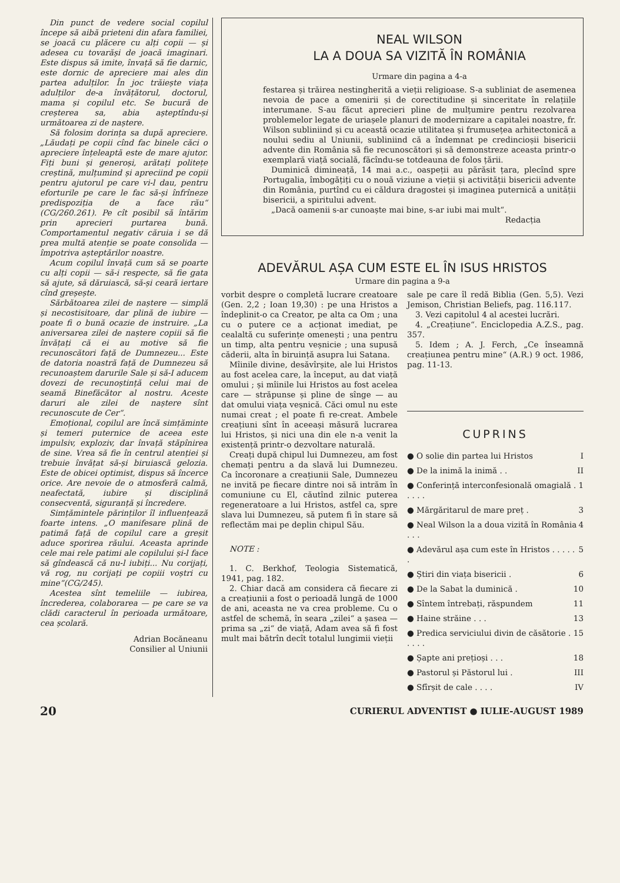Din punct de vedere social copilul începe să aibă prieteni din afara familiei, se joacă cu plăcere cu alți copii — și adesea cu tovarăși de joacă imaginari. Este dispus să imite, învață să fie darnic, este dornic de apreciere mai ales din partea adulților. În joc trăiește viața adulților de-a învățătorul, doctorul, mama și copilul etc. Se bucură de creșterea sa, abia așteptîndu-și următoarea zi de naștere.
Să folosim dorința sa după apreciere. „Lăudați pe copii cînd fac binele căci o apreciere înțeleaptă este de mare ajutor. Fiți buni și generoși, arătați politețe creștină, mulțumind și apreciind pe copii pentru ajutorul pe care vi-l dau, pentru eforturile pe care le fac să-și înfrîneze predispoziția de a face rău“ (CG/260.261). Pe cît posibil să întărim prin aprecieri purtarea bună. Comportamentul negativ căruia i se dă prea multă atenție se poate consolida — împotriva așteptărilor noastre.
Acum copilul învață cum să se poarte cu alți copii — să-i respecte, să fie gata să ajute, să dăruiască, să-și ceară iertare cînd greșește.
Sărbătoarea zilei de naștere — simplă și necostisitoare, dar plină de iubire — poate fi o bună ocazie de instruire. „La aniversarea zilei de naștere copiii să fie învățați că ei au motive să fie recunoscători față de Dumnezeu... Este de datoria noastră față de Dumnezeu să recunoaștem darurile Sale și să-I aducem dovezi de recunoștință celui mai de seamă Binefăcător al nostru. Aceste daruri ale zilei de naștere sînt recunoscute de Cer“.
Emoțional, copilul are încă simțăminte și temeri puternice de aceea este impulsiv, exploziv, dar învață stăpînirea de sine. Vrea să fie în centrul atenției și trebuie învățat să-și biruiască gelozia. Este de obicei optimist, dispus să încerce orice. Are nevoie de o atmosferă calmă, neafectată, iubire și disciplină consecventă, siguranță și încredere.
Simțămintele părinților îl influențează foarte intens. „O manifesare plină de patimă față de copilul care a greșit aduce sporirea răului. Aceasta aprinde cele mai rele patimi ale copilului și-l face să gîndească că nu-l iubiți... Nu corijați, vă rog, nu corijați pe copiii voștri cu mine“(CG/245).
Acestea sînt temeliile — iubirea, încrederea, colaborarea — pe care se va clădi caracterul în perioada următoare, cea școlară.
Adrian Bocăneanu
Consilier al Uniunii
NEAL WILSON
LA A DOUA SA VIZITĂ ÎN ROMÂNIA
Urmare din pagina a 4-a
festarea și trăirea nestingherită a vieții religioase. S-a subliniat de asemenea nevoia de pace a omenirii și de corectitudine și sinceritate în relațiile interumane. S-au făcut aprecieri pline de mulțumire pentru rezolvarea problemelor legate de uriașele planuri de modernizare a capitalei noastre, fr. Wilson subliniind și cu această ocazie utilitatea și frumusețea arhitectonică a noului sediu al Uniunii, subliniind că a îndemnat pe credincioșii bisericii advente din România să fie recunoscători și să demonstreze aceasta printr-o exemplară viață socială, făcîndu-se totdeauna de folos țării.
Duminică dimineață, 14 mai a.c., oaspeții au părăsit țara, plecînd spre Portugalia, îmbogățiți cu o nouă viziune a vieții și activității bisericii advente din România, purtînd cu ei căldura dragostei și imaginea puternică a unității bisericii, a spiritului advent.
„Dacă oamenii s-ar cunoaște mai bine, s-ar iubi mai mult“.
Redacția
ADEVĂRUL AȘA CUM ESTE EL ÎN ISUS HRISTOS
Urmare din pagina a 9-a
vorbit despre o completă lucrare creatoare (Gen. 2,2 ; Ioan 19,30) : pe una Hristos a îndeplinit-o ca Creator, pe alta ca Om ; una cu o putere ce a acționat imediat, pe cealaltă cu suferințe omenești ; una pentru un timp, alta pentru veșnicie ; una supusă căderii, alta în biruință asupra lui Satana.
Mîinile divine, desăvîrșite, ale lui Hristos au fost acelea care, la început, au dat viață omului ; și mîinile lui Hristos au fost acelea care — străpunse și pline de sînge — au dat omului viața veșnică. Căci omul nu este numai creat ; el poate fi re-creat. Ambele creațiuni sînt în aceeași măsură lucrarea lui Hristos, și nici una din ele n-a venit la existență printr-o dezvoltare naturală.
Creați după chipul lui Dumnezeu, am fost chemați pentru a da slavă lui Dumnezeu. Ca încoronare a creațiunii Sale, Dumnezeu ne invită pe fiecare dintre noi să intrăm în comuniune cu El, căutînd zilnic puterea regeneratoare a lui Hristos, astfel ca, spre slava lui Dumnezeu, să putem fi în stare să reflectăm mai pe deplin chipul Său.
NOTE :
1. C. Berkhof, Teologia Sistematică, 1941, pag. 182.
2. Chiar dacă am considera că fiecare zi a creațiunii a fost o perioadă lungă de 1000 de ani, aceasta ne va crea probleme. Cu o astfel de schemă, în seara „zilei“ a șasea — prima sa „zi“ de viață, Adam avea să fi fost mult mai bătrîn decît totalul lungimii vieții
sale pe care îl redă Biblia (Gen. 5,5). Vezi Jemison, Christian Beliefs, pag. 116.117.
3. Vezi capitolul 4 al acestei lucrări.
4. „Creațiune“. Enciclopedia A.Z.S., pag. 357.
5. Idem ; A. J. Ferch, „Ce înseamnă creațiunea pentru mine“ (A.R.) 9 oct. 1986, pag. 11-13.
CUPRINS
● O solie din partea lui Hristos I
● De la inimă la inimă . . II
● Conferință interconfesională omagială . . . . . 1
● Mărgăritarul de mare preț . 3
● Neal Wilson la a doua vizită în România . . . 4
● Adevărul așa cum este în Hristos . . . . . . 5
● Știri din viața bisericii . 6
● De la Sabat la duminică . 10
● Sîntem întrebați, răspundem 11
● Haine străine . . . 13
● Predica serviciului divin de căsătorie . . . . . 15
● Șapte ani prețioși . . . 18
● Pastorul și Păstorul lui . III
● Sfîrșit de cale . . . . IV
20 CURIERUL ADVENTIST ● IULIE-AUGUST 1989